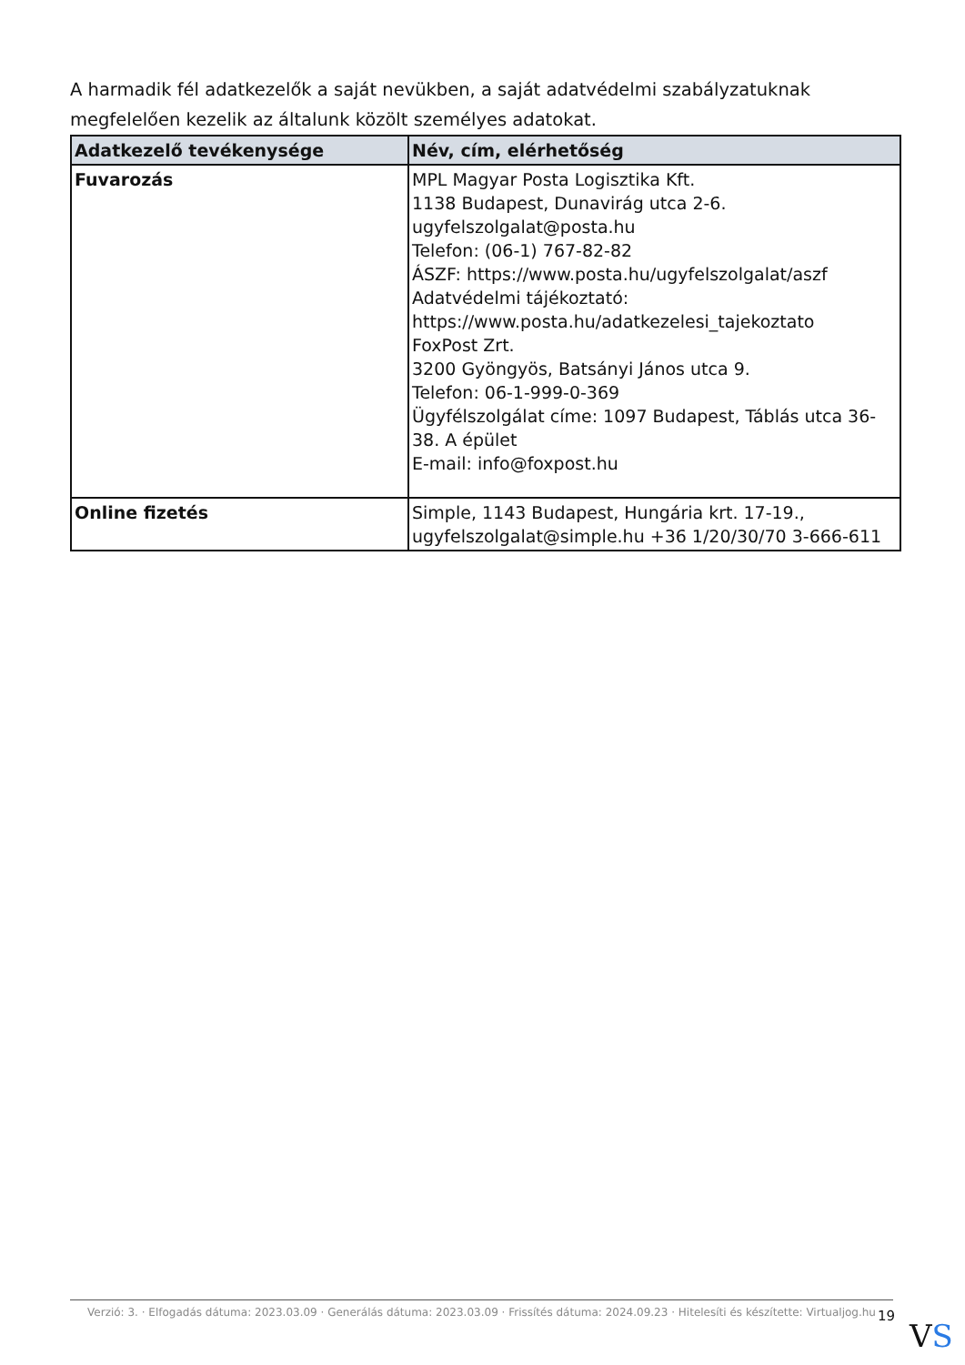A harmadik fél adatkezelők a saját nevükben, a saját adatvédelmi szabályzatuknak megfelelően kezelik az általunk közölt személyes adatokat.
| Adatkezelő tevékenysége | Név, cím, elérhetőség |
| --- | --- |
| Fuvarozás | MPL Magyar Posta Logisztika Kft. 1138 Budapest, Dunavirág utca 2-6. ugyfelszolgalat@posta.hu Telefon: (06-1) 767-82-82 ÁSZF: https://www.posta.hu/ugyfelszolgalat/aszf Adatvédelmi tájékoztató: https://www.posta.hu/adatkezelesi_tajekoztato FoxPost Zrt. 3200 Gyöngyös, Batsányi János utca 9. Telefon: 06-1-999-0-369 Ügyfélszolgálat címe: 1097 Budapest, Táblás utca 36-38. A épület E-mail: info@foxpost.hu |
| Online fizetés | Simple, 1143 Budapest, Hungária krt. 17-19., ugyfelszolgalat@simple.hu +36 1/20/30/70 3-666-611 |
Verzió: 3. · Elfogadás dátuma: 2023.03.09 · Generálás dátuma: 2023.03.09 · Frissítés dátuma: 2024.09.23 · Hitelesíti és készítette: Virtualjog.hu
19
VS